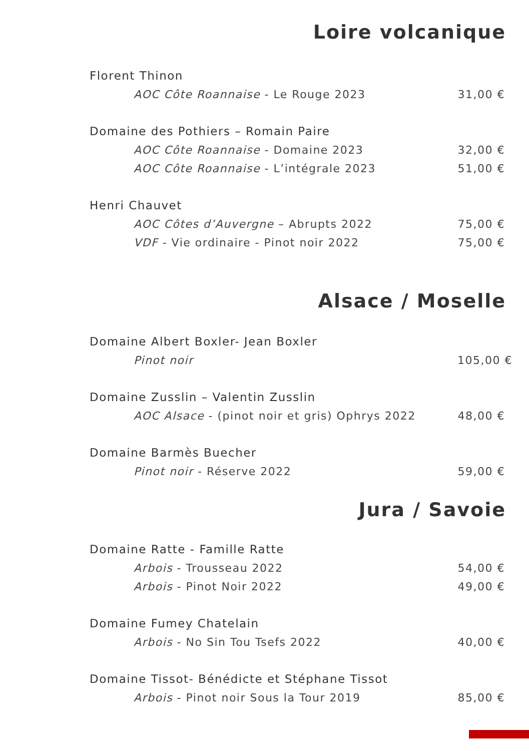Loire volcanique
Florent Thinon
AOC Côte Roannaise - Le Rouge 2023 31,00 €
Domaine des Pothiers – Romain Paire
AOC Côte Roannaise - Domaine 2023 32,00 €
AOC Côte Roannaise - L’intégrale 2023 51,00 €
Henri Chauvet
AOC Côtes d’Auvergne – Abrupts 2022 75,00 €
VDF - Vie ordinaire - Pinot noir 2022 75,00 €
Alsace / Moselle
Domaine Albert Boxler- Jean Boxler
Pinot noir 105,00 €
Domaine Zusslin – Valentin Zusslin
AOC Alsace - (pinot noir et gris) Ophrys 2022 48,00 €
Domaine Barmès Buecher
Pinot noir - Réserve 2022 59,00 €
Jura / Savoie
Domaine Ratte - Famille Ratte
Arbois - Trousseau 2022 54,00 €
Arbois - Pinot Noir 2022 49,00 €
Domaine Fumey Chatelain
Arbois - No Sin Tou Tsefs 2022 40,00 €
Domaine Tissot- Bénédicte et Stéphane Tissot
Arbois - Pinot noir Sous la Tour 2019 85,00 €